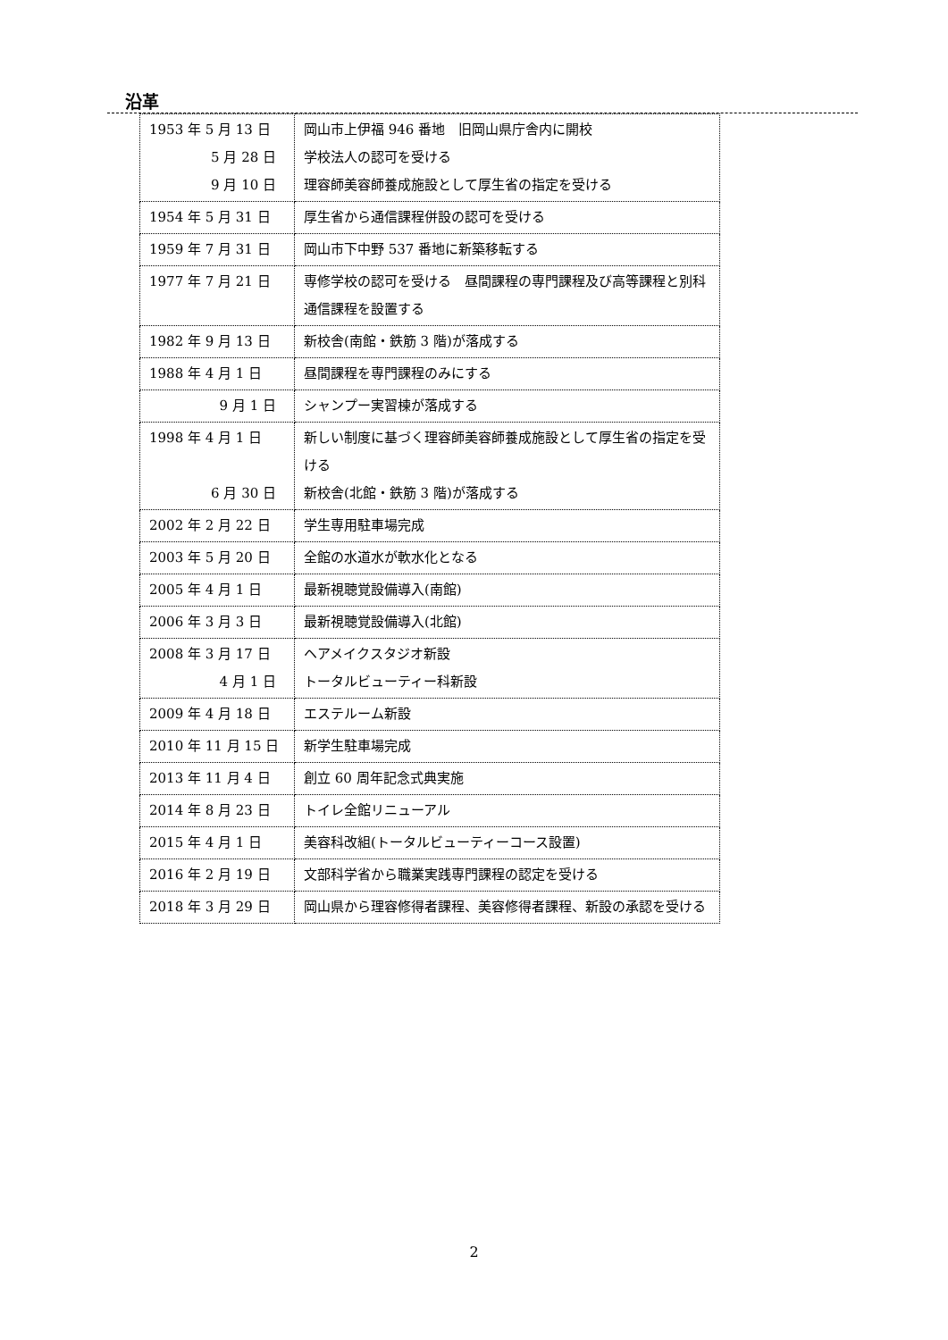沿革
| 1953 年 5 月 13 日 5 月 28 日 9 月 10 日 | 岡山市上伊福 946 番地 旧岡山県庁舎内に開校 学校法人の認可を受ける 理容師美容師養成施設として厚生省の指定を受ける |
| 1954 年 5 月 31 日 | 厚生省から通信課程併設の認可を受ける |
| 1959 年 7 月 31 日 | 岡山市下中野 537 番地に新築移転する |
| 1977 年 7 月 21 日 | 専修学校の認可を受ける 昼間課程の専門課程及び高等課程と別科通信課程を設置する |
| 1982 年 9 月 13 日 | 新校舎(南館・鉄筋 3 階)が落成する |
| 1988 年 4 月 1 日 | 昼間課程を専門課程のみにする |
| 9 月 1 日 | シャンプー実習棟が落成する |
| 1998 年 4 月 1 日 6 月 30 日 | 新しい制度に基づく理容師美容師養成施設として厚生省の指定を受ける 新校舎(北館・鉄筋 3 階)が落成する |
| 2002 年 2 月 22 日 | 学生専用駐車場完成 |
| 2003 年 5 月 20 日 | 全館の水道水が軟水化となる |
| 2005 年 4 月 1 日 | 最新視聴覚設備導入(南館) |
| 2006 年 3 月 3 日 | 最新視聴覚設備導入(北館) |
| 2008 年 3 月 17 日 4 月 1 日 | ヘアメイクスタジオ新設 トータルビューティー科新設 |
| 2009 年 4 月 18 日 | エステルーム新設 |
| 2010 年 11 月 15 日 | 新学生駐車場完成 |
| 2013 年 11 月 4 日 | 創立 60 周年記念式典実施 |
| 2014 年 8 月 23 日 | トイレ全館リニューアル |
| 2015 年 4 月 1 日 | 美容科改組(トータルビューティーコース設置) |
| 2016 年 2 月 19 日 | 文部科学省から職業実践専門課程の認定を受ける |
| 2018 年 3 月 29 日 | 岡山県から理容修得者課程、美容修得者課程、新設の承認を受ける |
2